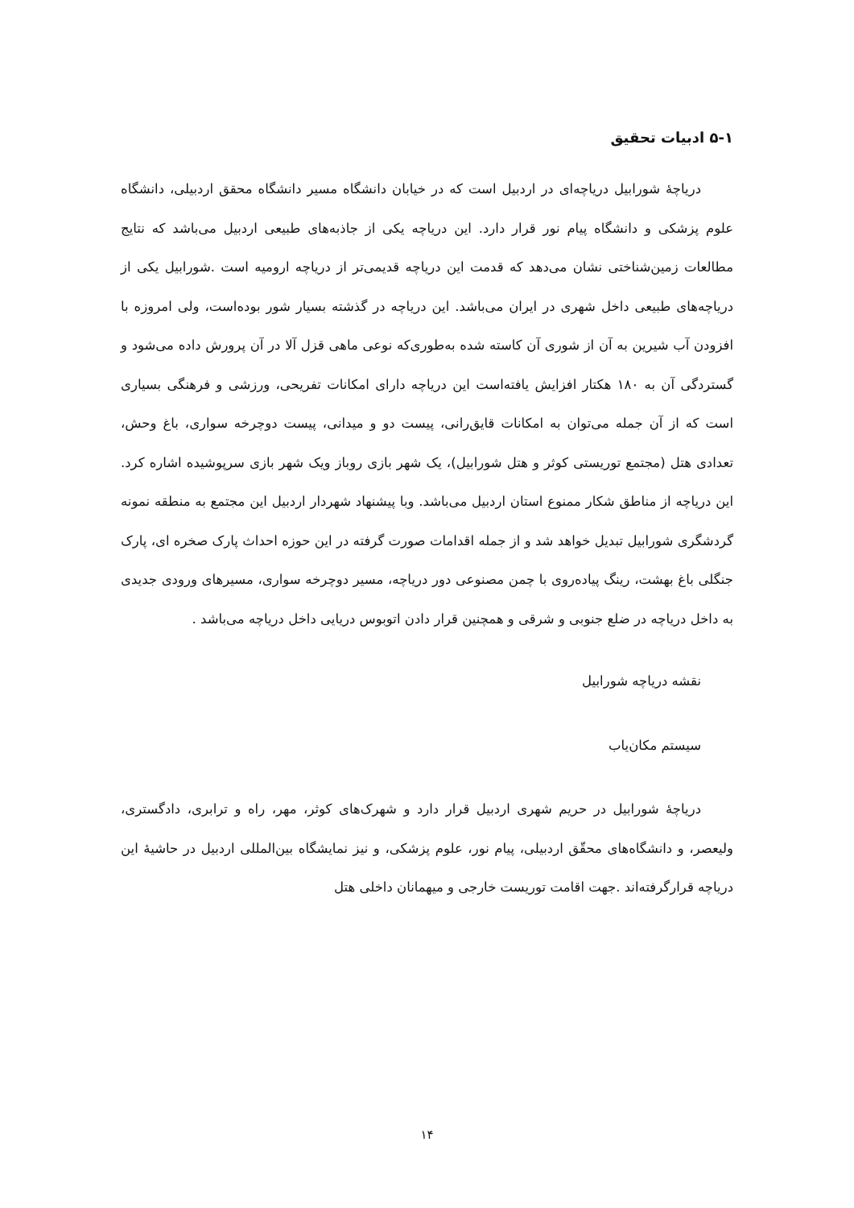۵-۱ ادبیات تحقیق
دریاچهٔ شورابیل دریاچه‌ای در اردبیل است که در خیابان دانشگاه مسیر دانشگاه محقق اردبیلی، دانشگاه علوم پزشکی و دانشگاه پیام نور قرار دارد. این دریاچه یکی از جاذبه‌های طبیعی اردبیل می‌باشد که نتایج مطالعات زمین‌شناختی نشان می‌دهد که قدمت این دریاچه قدیمی‌تر از دریاچه ارومیه است .شورابیل یکی از دریاچه‌های طبیعی داخل شهری در ایران می‌باشد. این دریاچه در گذشته بسیار شور بوده‌است، ولی امروزه با افزودن آب شیرین به آن از شوری آن کاسته شده به‌طوری‌که نوعی ماهی قزل آلا در آن پرورش داده می‌شود و گستردگی آن به ۱۸۰ هکتار افزایش یافته‌است این دریاچه دارای امکانات تفریحی، ورزشی و فرهنگی بسیاری است که از آن جمله می‌توان به امکانات قایق‌رانی، پیست دو و میدانی، پیست دوچرخه سواری، باغ وحش، تعدادی هتل (مجتمع توریستی کوثر و هتل شورابیل)، یک شهر بازی روباز ویک شهر بازی سرپوشیده اشاره کرد. این دریاچه از مناطق شکار ممنوع استان اردبیل می‌باشد. وبا پیشنهاد شهردار اردبیل این مجتمع به منطقه نمونه گردشگری شورابیل تبدیل خواهد شد و از جمله اقدامات صورت گرفته در این حوزه احداث پارک صخره ای، پارک جنگلی باغ بهشت، رینگ پیاده‌روی با چمن مصنوعی دور دریاچه، مسیر دوچرخه سواری، مسیرهای ورودی جدیدی به داخل دریاچه در ضلع جنوبی و شرقی و همچنین قرار دادن اتوبوس دریایی داخل دریاچه می‌باشد .
نقشه دریاچه شورابیل
سیستم مکان‌یاب
دریاچهٔ شورابیل در حریم شهری اردبیل قرار دارد و شهرک‌های کوثر، مهر، راه و ترابری، دادگستری، ولیعصر، و دانشگاه‌های محقّق اردبیلی، پیام نور، علوم پزشکی، و نیز نمایشگاه بین‌المللی اردبیل در حاشیهٔ این دریاچه قرارگرفته‌اند .جهت اقامت توریست خارجی و میهمانان داخلی هتل
۱۴